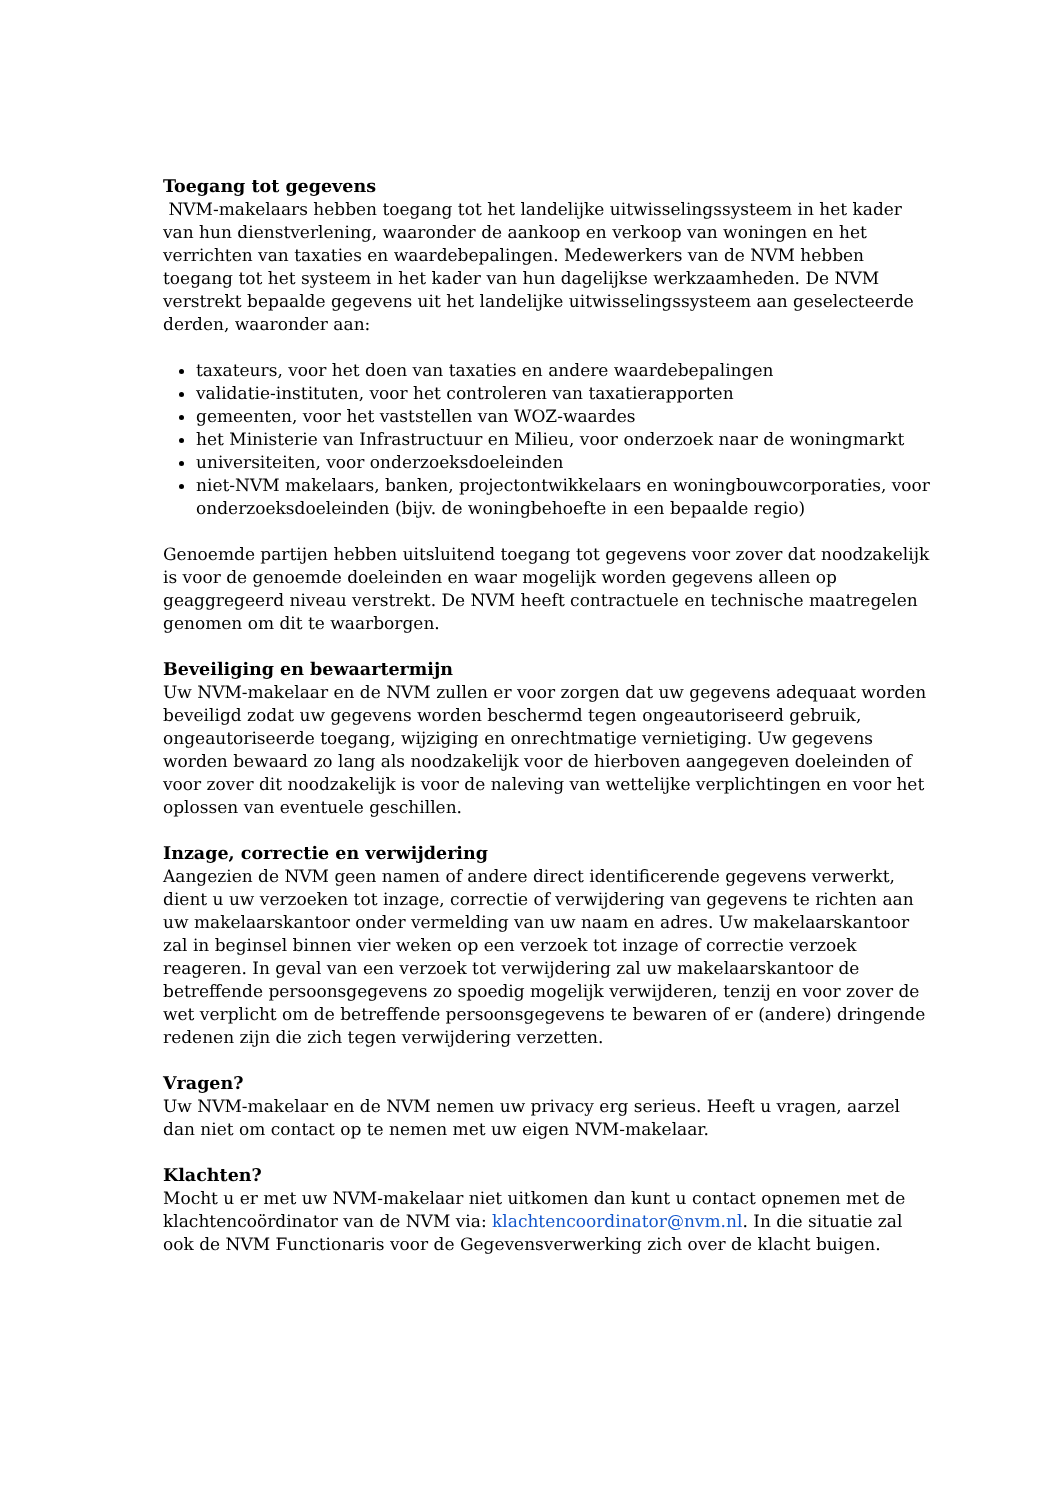Toegang tot gegevens
NVM-makelaars hebben toegang tot het landelijke uitwisselingssysteem in het kader van hun dienstverlening, waaronder de aankoop en verkoop van woningen en het verrichten van taxaties en waardebepalingen. Medewerkers van de NVM hebben toegang tot het systeem in het kader van hun dagelijkse werkzaamheden. De NVM verstrekt bepaalde gegevens uit het landelijke uitwisselingssysteem aan geselecteerde derden, waaronder aan:
taxateurs, voor het doen van taxaties en andere waardebepalingen
validatie-instituten, voor het controleren van taxatierapporten
gemeenten, voor het vaststellen van WOZ-waardes
het Ministerie van Infrastructuur en Milieu, voor onderzoek naar de woningmarkt
universiteiten, voor onderzoeksdoeleinden
niet-NVM makelaars, banken, projectontwikkelaars en woningbouwcorporaties, voor onderzoeksdoeleinden (bijv. de woningbehoefte in een bepaalde regio)
Genoemde partijen hebben uitsluitend toegang tot gegevens voor zover dat noodzakelijk is voor de genoemde doeleinden en waar mogelijk worden gegevens alleen op geaggregeerd niveau verstrekt. De NVM heeft contractuele en technische maatregelen genomen om dit te waarborgen.
Beveiliging en bewaartermijn
Uw NVM-makelaar en de NVM zullen er voor zorgen dat uw gegevens adequaat worden beveiligd zodat uw gegevens worden beschermd tegen ongeautoriseerd gebruik, ongeautoriseerde toegang, wijziging en onrechtmatige vernietiging. Uw gegevens worden bewaard zo lang als noodzakelijk voor de hierboven aangegeven doeleinden of voor zover dit noodzakelijk is voor de naleving van wettelijke verplichtingen en voor het oplossen van eventuele geschillen.
Inzage, correctie en verwijdering
Aangezien de NVM geen namen of andere direct identificerende gegevens verwerkt, dient u uw verzoeken tot inzage, correctie of verwijdering van gegevens te richten aan uw makelaarskantoor onder vermelding van uw naam en adres. Uw makelaarskantoor zal in beginsel binnen vier weken op een verzoek tot inzage of correctie verzoek reageren. In geval van een verzoek tot verwijdering zal uw makelaarskantoor de betreffende persoonsgegevens zo spoedig mogelijk verwijderen, tenzij en voor zover de wet verplicht om de betreffende persoonsgegevens te bewaren of er (andere) dringende redenen zijn die zich tegen verwijdering verzetten.
Vragen?
Uw NVM-makelaar en de NVM nemen uw privacy erg serieus. Heeft u vragen, aarzel dan niet om contact op te nemen met uw eigen NVM-makelaar.
Klachten?
Mocht u er met uw NVM-makelaar niet uitkomen dan kunt u contact opnemen met de klachtencoördinator van de NVM via: klachtencoordinator@nvm.nl. In die situatie zal ook de NVM Functionaris voor de Gegevensverwerking zich over de klacht buigen.